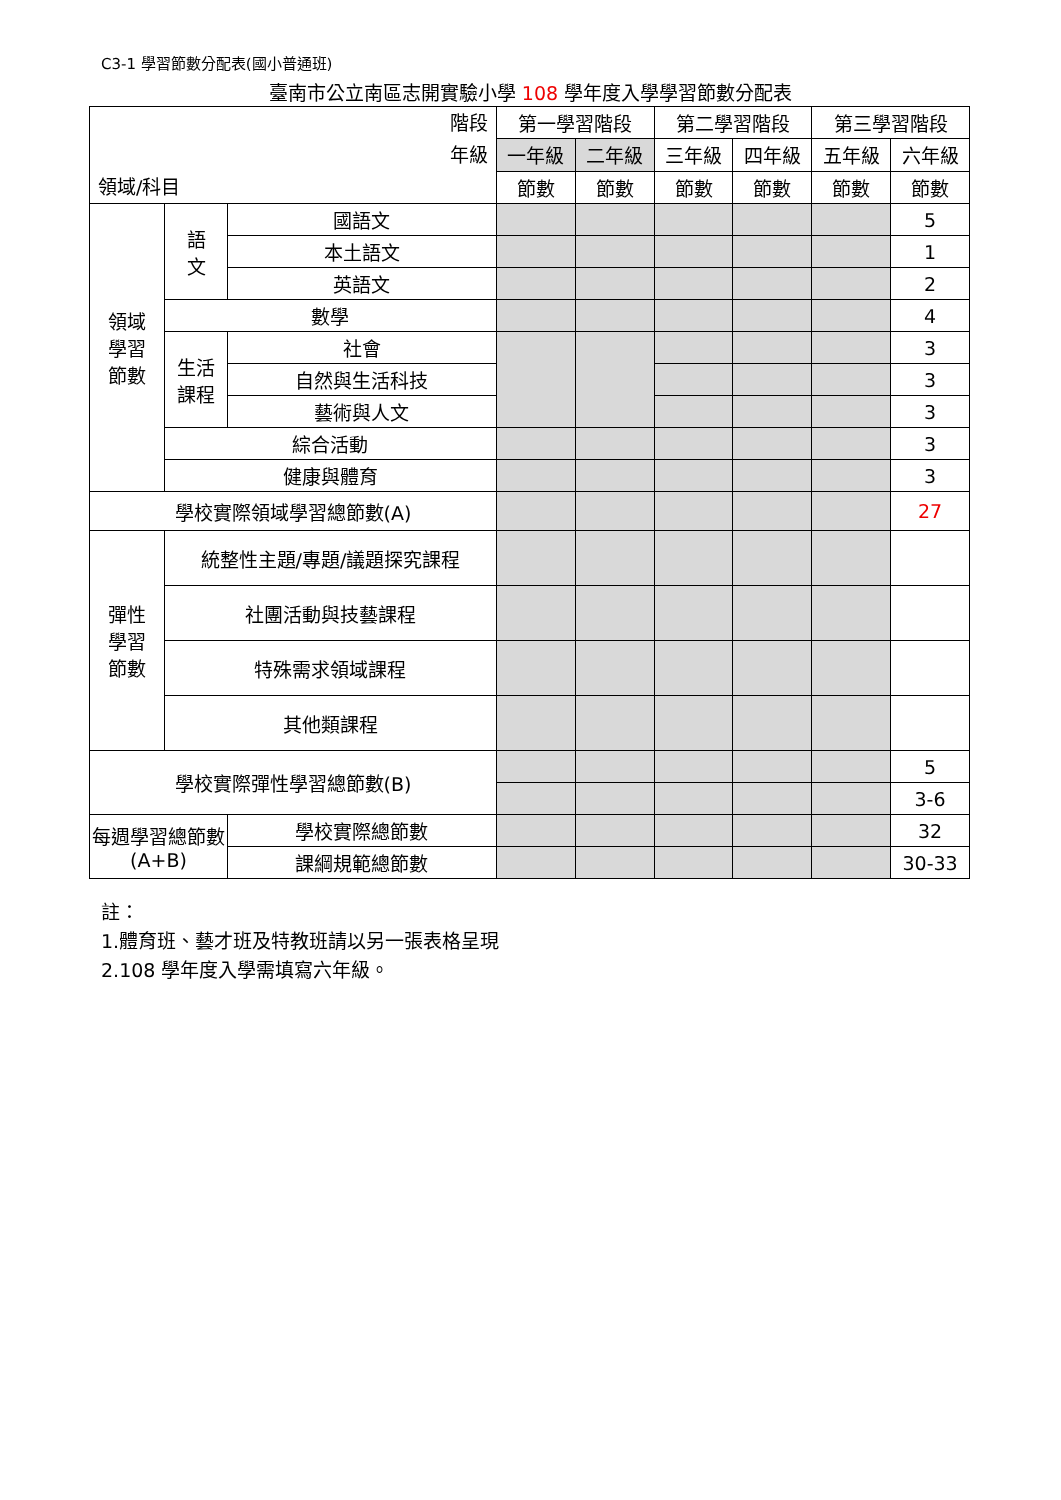C3-1 學習節數分配表(國小普通班)
臺南市公立南區志開實驗小學 108 學年度入學學習節數分配表
| 階段 年級 領域/科目 | | | | 第一學習階段 | | 第二學習階段 | | 第三學習階段 | |
| --- | --- | --- | --- | --- | --- | --- | --- | --- | --- |
| | | | | 一年級 | 二年級 | 三年級 | 四年級 | 五年級 | 六年級 |
| | | | | 節數 | 節數 | 節數 | 節數 | 節數 | 節數 |
| 領域 學習 節數 | 語 文 | 國語文 | | | | | | | 5 |
| | | 本土語文 | | | | | | | 1 |
| | | 英語文 | | | | | | | 2 |
| | 數學 | | | | | | | | 4 |
| | 生活 課程 | 社會 | | | | | | | 3 |
| | | 自然與生活科技 | | | | | | | 3 |
| | | 藝術與人文 | | | | | | | 3 |
| | 綜合活動 | | | | | | | | 3 |
| | 健康與體育 | | | | | | | | 3 |
| 學校實際領域學習總節數(A) | | | | | | | | | 27 |
| 彈性 學習 節數 | 統整性主題/專題/議題探究課程 | | | | | | | | |
| | 社團活動與技藝課程 | | | | | | | | |
| | 特殊需求領域課程 | | | | | | | | |
| | 其他類課程 | | | | | | | | |
| 學校實際彈性學習總節數(B) | | | | | | | | | 5 |
| | | | | | | | | | 3-6 |
| 每週學習總節數 (A+B) | | | 學校實際總節數 | | | | | | 32 |
| | | | 課綱規範總節數 | | | | | | 30-33 |
註：
1.體育班、藝才班及特教班請以另一張表格呈現
2.108 學年度入學需填寫六年級。